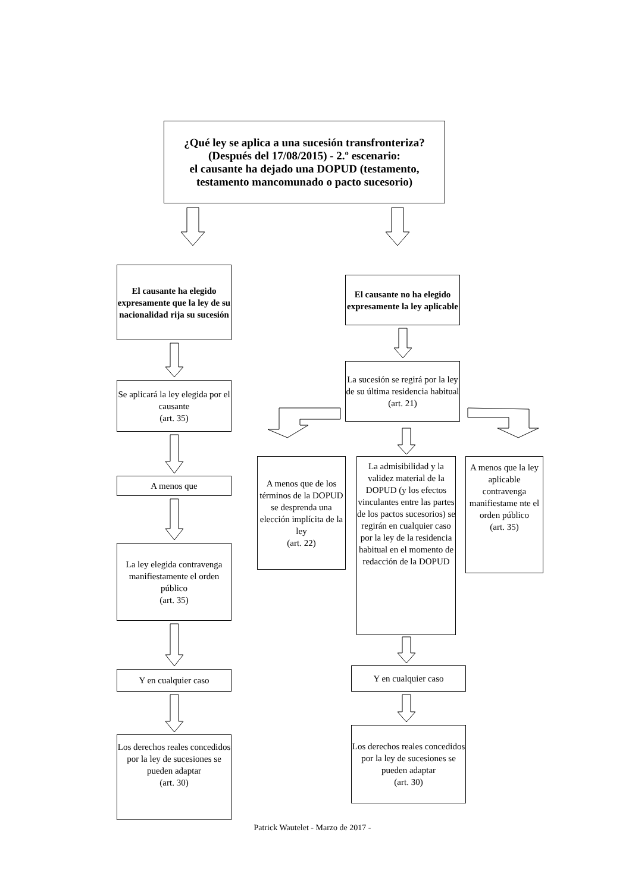¿Qué ley se aplica a una sucesión transfronteriza?
(Después del 17/08/2015) - 2.º escenario:
el causante ha dejado una DOPUD (testamento, testamento mancomunado o pacto sucesorio)
El causante ha elegido expresamente que la ley de su nacionalidad rija su sucesión
Se aplicará la ley elegida por el causante
(art. 35)
A menos que
La ley elegida contravenga manifiestamente el orden público
(art. 35)
Y en cualquier caso
Los derechos reales concedidos por la ley de sucesiones se pueden adaptar
(art. 30)
El causante no ha elegido expresamente la ley aplicable
La sucesión se regirá por la ley de su última residencia habitual
(art. 21)
A menos que de los términos de la DOPUD se desprenda una elección implícita de la ley
(art. 22)
La admisibilidad y la validez material de la DOPUD (y los efectos vinculantes entre las partes de los pactos sucesorios) se regirán en cualquier caso por la ley de la residencia habitual en el momento de redacción de la DOPUD
Y en cualquier caso
Los derechos reales concedidos por la ley de sucesiones se pueden adaptar
(art. 30)
A menos que la ley aplicable contravenga manifiestame nte el orden público
(art. 35)
Patrick Wautelet - Marzo de 2017 -